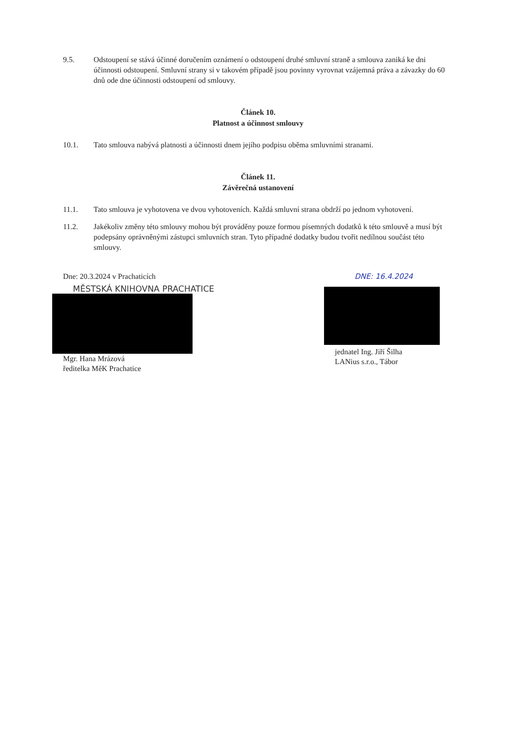9.5. Odstoupení se stává účinné doručením oznámení o odstoupení druhé smluvní straně a smlouva zaniká ke dni účinnosti odstoupení. Smluvní strany si v takovém případě jsou povinny vyrovnat vzájemná práva a závazky do 60 dnů ode dne účinnosti odstoupení od smlouvy.
Článek 10.
Platnost a účinnost smlouvy
10.1. Tato smlouva nabývá platnosti a účinnosti dnem jejího podpisu oběma smluvními stranami.
Článek 11.
Závěrečná ustanovení
11.1. Tato smlouva je vyhotovena ve dvou vyhotoveních. Každá smluvní strana obdrží po jednom vyhotovení.
11.2. Jakékoliv změny této smlouvy mohou být prováděny pouze formou písemných dodatků k této smlouvě a musí být podepsány oprávněnými zástupci smluvních stran. Tyto případné dodatky budou tvořit nedílnou součást této smlouvy.
Dne: 20.3.2024 v Prachaticích
MĚSTSKÁ KNIHOVNA PRACHATICE
Mgr. Hana Mrázová
ředitelka MěK Prachatice
DNE: 16.4.2024
jednatel Ing. Jiří Šilha
LANius s.r.o., Tábor